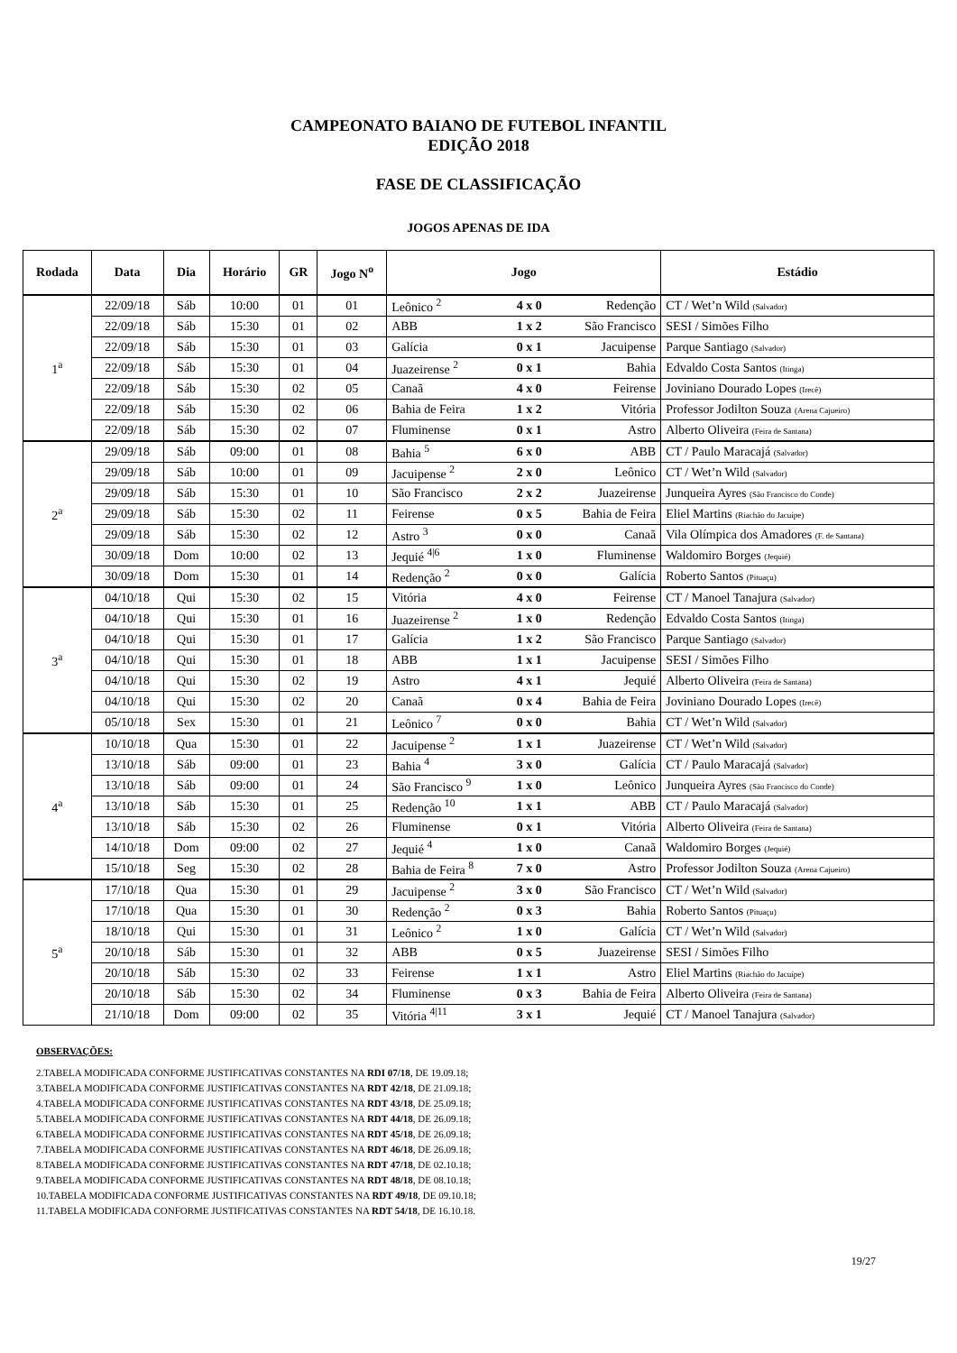CAMPEONATO BAIANO DE FUTEBOL INFANTIL
EDIÇÃO 2018
FASE DE CLASSIFICAÇÃO
JOGOS APENAS DE IDA
| Rodada | Data | Dia | Horário | GR | Jogo N<sup>o</sup> | Jogo | | | Estádio |
| --- | --- | --- | --- | --- | --- | --- | --- | --- | --- |
| 1<sup>a</sup> | 22/09/18 | Sáb | 10:00 | 01 | 01 | Leônico <sup>2</sup> | 4 x 0 | Redenção | CT / Wet’n Wild (Salvador) |
| | 22/09/18 | Sáb | 15:30 | 01 | 02 | ABB | 1 x 2 | São Francisco | SESI / Simões Filho |
| | 22/09/18 | Sáb | 15:30 | 01 | 03 | Galícia | 0 x 1 | Jacuipense | Parque Santiago (Salvador) |
| | 22/09/18 | Sáb | 15:30 | 01 | 04 | Juazeirense <sup>2</sup> | 0 x 1 | Bahia | Edvaldo Costa Santos (Itinga) |
| | 22/09/18 | Sáb | 15:30 | 02 | 05 | Canaã | 4 x 0 | Feirense | Joviniano Dourado Lopes (Irecê) |
| | 22/09/18 | Sáb | 15:30 | 02 | 06 | Bahia de Feira | 1 x 2 | Vitória | Professor Jodilton Souza (Arena Cajueiro) |
| | 22/09/18 | Sáb | 15:30 | 02 | 07 | Fluminense | 0 x 1 | Astro | Alberto Oliveira (Feira de Santana) |
| 2<sup>a</sup> | 29/09/18 | Sáb | 09:00 | 01 | 08 | Bahia <sup>5</sup> | 6 x 0 | ABB | CT / Paulo Maracajá (Salvador) |
| | 29/09/18 | Sáb | 10:00 | 01 | 09 | Jacuipense <sup>2</sup> | 2 x 0 | Leônico | CT / Wet’n Wild (Salvador) |
| | 29/09/18 | Sáb | 15:30 | 01 | 10 | São Francisco | 2 x 2 | Juazeirense | Junqueira Ayres (São Francisco do Conde) |
| | 29/09/18 | Sáb | 15:30 | 02 | 11 | Feirense | 0 x 5 | Bahia de Feira | Eliel Martins (Riachão do Jacuípe) |
| | 29/09/18 | Sáb | 15:30 | 02 | 12 | Astro <sup>3</sup> | 0 x 0 | Canaã | Vila Olímpica dos Amadores (F. de Santana) |
| | 30/09/18 | Dom | 10:00 | 02 | 13 | Jequié <sup>4/6</sup> | 1 x 0 | Fluminense | Waldomiro Borges (Jequié) |
| | 30/09/18 | Dom | 15:30 | 01 | 14 | Redenção <sup>2</sup> | 0 x 0 | Galícia | Roberto Santos (Pituaçu) |
| 3<sup>a</sup> | 04/10/18 | Qui | 15:30 | 02 | 15 | Vitória | 4 x 0 | Feirense | CT / Manoel Tanajura (Salvador) |
| | 04/10/18 | Qui | 15:30 | 01 | 16 | Juazeirense <sup>2</sup> | 1 x 0 | Redenção | Edvaldo Costa Santos (Itinga) |
| | 04/10/18 | Qui | 15:30 | 01 | 17 | Galícia | 1 x 2 | São Francisco | Parque Santiago (Salvador) |
| | 04/10/18 | Qui | 15:30 | 01 | 18 | ABB | 1 x 1 | Jacuipense | SESI / Simões Filho |
| | 04/10/18 | Qui | 15:30 | 02 | 19 | Astro | 4 x 1 | Jequié | Alberto Oliveira (Feira de Santana) |
| | 04/10/18 | Qui | 15:30 | 02 | 20 | Canaã | 0 x 4 | Bahia de Feira | Joviniano Dourado Lopes (Irecê) |
| | 05/10/18 | Sex | 15:30 | 01 | 21 | Leônico <sup>7</sup> | 0 x 0 | Bahia | CT / Wet’n Wild (Salvador) |
| 4<sup>a</sup> | 10/10/18 | Qua | 15:30 | 01 | 22 | Jacuipense <sup>2</sup> | 1 x 1 | Juazeirense | CT / Wet’n Wild (Salvador) |
| | 13/10/18 | Sáb | 09:00 | 01 | 23 | Bahia <sup>4</sup> | 3 x 0 | Galícia | CT / Paulo Maracajá (Salvador) |
| | 13/10/18 | Sáb | 09:00 | 01 | 24 | São Francisco <sup>9</sup> | 1 x 0 | Leônico | Junqueira Ayres (São Francisco do Conde) |
| | 13/10/18 | Sáb | 15:30 | 01 | 25 | Redenção <sup>10</sup> | 1 x 1 | ABB | CT / Paulo Maracajá (Salvador) |
| | 13/10/18 | Sáb | 15:30 | 02 | 26 | Fluminense | 0 x 1 | Vitória | Alberto Oliveira (Feira de Santana) |
| | 14/10/18 | Dom | 09:00 | 02 | 27 | Jequié <sup>4</sup> | 1 x 0 | Canaã | Waldomiro Borges (Jequié) |
| | 15/10/18 | Seg | 15:30 | 02 | 28 | Bahia de Feira <sup>8</sup> | 7 x 0 | Astro | Professor Jodilton Souza (Arena Cajueiro) |
| 5<sup>a</sup> | 17/10/18 | Qua | 15:30 | 01 | 29 | Jacuipense <sup>2</sup> | 3 x 0 | São Francisco | CT / Wet’n Wild (Salvador) |
| | 17/10/18 | Qua | 15:30 | 01 | 30 | Redenção <sup>2</sup> | 0 x 3 | Bahia | Roberto Santos (Pituaçu) |
| | 18/10/18 | Qui | 15:30 | 01 | 31 | Leônico <sup>2</sup> | 1 x 0 | Galícia | CT / Wet’n Wild (Salvador) |
| | 20/10/18 | Sáb | 15:30 | 01 | 32 | ABB | 0 x 5 | Juazeirense | SESI / Simões Filho |
| | 20/10/18 | Sáb | 15:30 | 02 | 33 | Feirense | 1 x 1 | Astro | Eliel Martins (Riachão do Jacuípe) |
| | 20/10/18 | Sáb | 15:30 | 02 | 34 | Fluminense | 0 x 3 | Bahia de Feira | Alberto Oliveira (Feira de Santana) |
| | 21/10/18 | Dom | 09:00 | 02 | 35 | Vitória <sup>4/11</sup> | 3 x 1 | Jequié | CT / Manoel Tanajura (Salvador) |
OBSERVAÇÕES:
2.TABELA MODIFICADA CONFORME JUSTIFICATIVAS CONSTANTES NA RDI 07/18, DE 19.09.18;
3.TABELA MODIFICADA CONFORME JUSTIFICATIVAS CONSTANTES NA RDT 42/18, DE 21.09.18;
4.TABELA MODIFICADA CONFORME JUSTIFICATIVAS CONSTANTES NA RDT 43/18, DE 25.09.18;
5.TABELA MODIFICADA CONFORME JUSTIFICATIVAS CONSTANTES NA RDT 44/18, DE 26.09.18;
6.TABELA MODIFICADA CONFORME JUSTIFICATIVAS CONSTANTES NA RDT 45/18, DE 26.09.18;
7.TABELA MODIFICADA CONFORME JUSTIFICATIVAS CONSTANTES NA RDT 46/18, DE 26.09.18;
8.TABELA MODIFICADA CONFORME JUSTIFICATIVAS CONSTANTES NA RDT 47/18, DE 02.10.18;
9.TABELA MODIFICADA CONFORME JUSTIFICATIVAS CONSTANTES NA RDT 48/18, DE 08.10.18;
10.TABELA MODIFICADA CONFORME JUSTIFICATIVAS CONSTANTES NA RDT 49/18, DE 09.10.18;
11.TABELA MODIFICADA CONFORME JUSTIFICATIVAS CONSTANTES NA RDT 54/18, DE 16.10.18.
19/27